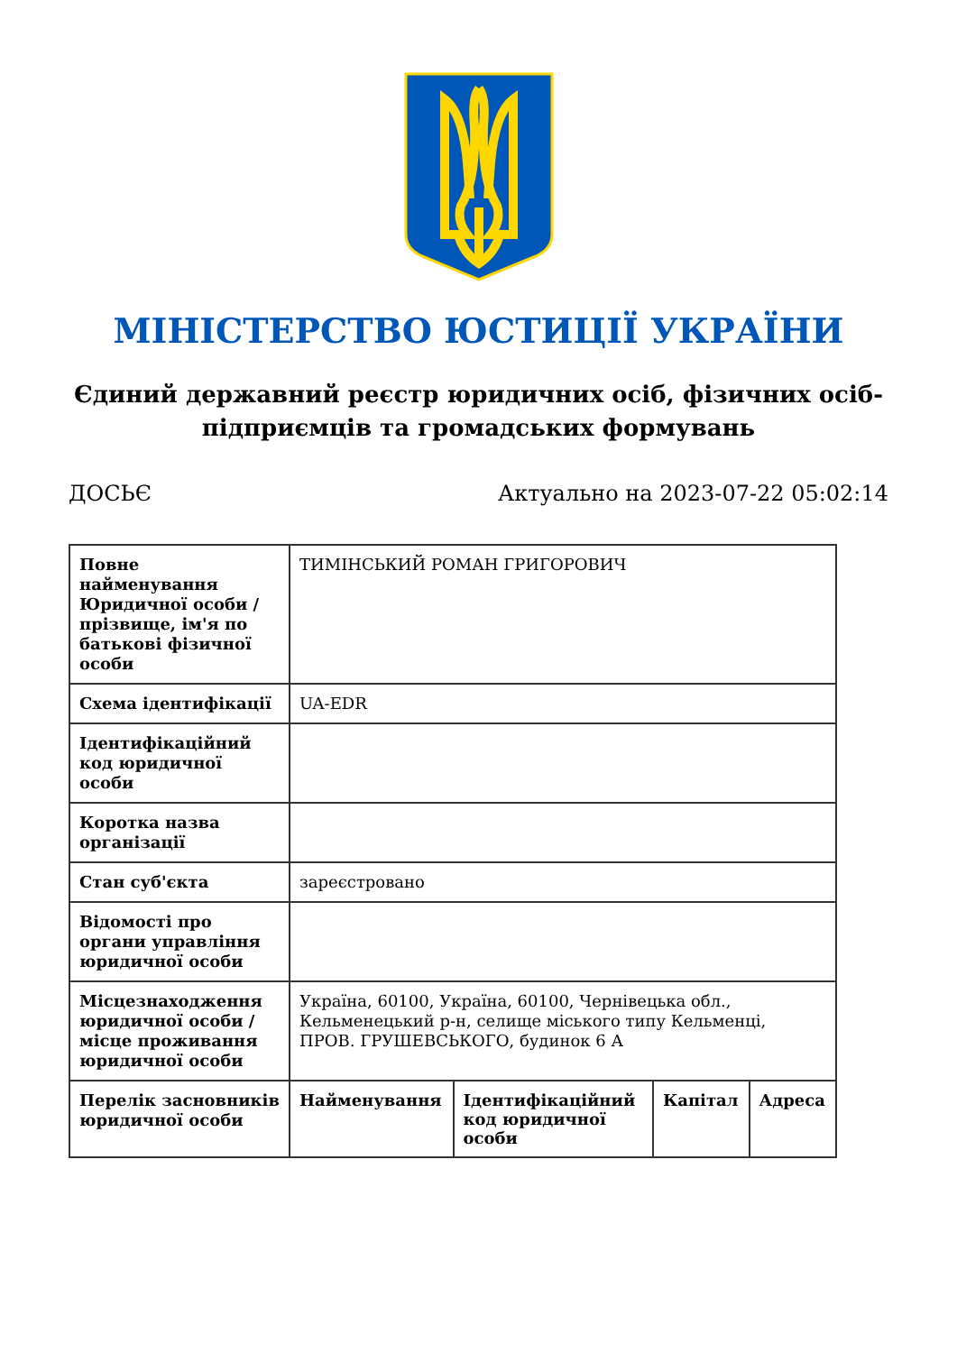МІНІСТЕРСТВО ЮСТИЦІЇ УКРАЇНИ
Єдиний державний реєстр юридичних осіб, фізичних осіб-підприємців та громадських формувань
ДОСЬЄ Актуально на 2023-07-22 05:02:14
| Повне найменування Юридичної особи / прізвище, ім'я по батькові фізичної особи | ТИМІНСЬКИЙ РОМАН ГРИГОРОВИЧ | | | |
| Схема ідентифікації | UA-EDR | | | |
| Ідентифікаційний код юридичної особи | | | | |
| Коротка назва організації | | | | |
| Стан суб'єкта | зареєстровано | | | |
| Відомості про органи управління юридичної особи | | | | |
| Місцезнаходження юридичної особи / місце проживання юридичної особи | Україна, 60100, Україна, 60100, Чернівецька обл., Кельменецький р-н, селище міського типу Кельменці, ПРОВ. ГРУШЕВСЬКОГО, будинок 6 А | | | |
| Перелік засновників юридичної особи | Найменування | Ідентифікаційний код юридичної особи | Капітал | Адреса |